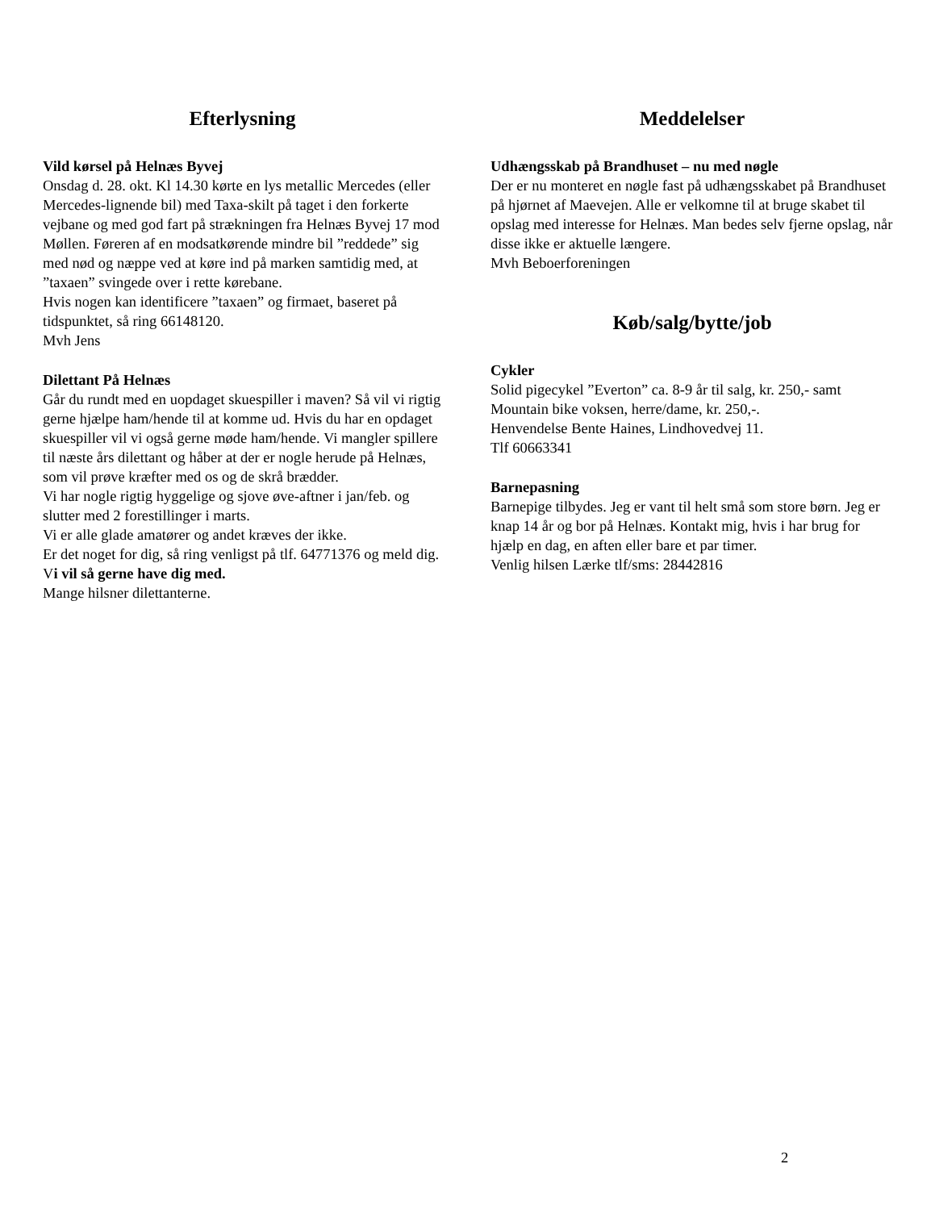Efterlysning
Vild kørsel på Helnæs Byvej
Onsdag d. 28. okt. Kl 14.30 kørte en lys metallic Mercedes (eller Mercedes-lignende bil) med Taxa-skilt på taget i den forkerte vejbane og med god fart på strækningen fra Helnæs Byvej 17 mod Møllen. Føreren af en modsatkørende mindre bil ”reddede” sig med nød og næppe ved at køre ind på marken samtidig med, at ”taxaen” svingede over i rette kørebane.
Hvis nogen kan identificere ”taxaen” og firmaet, baseret på tidspunktet, så ring 66148120.
Mvh Jens
Dilettant På Helnæs
Går du rundt med en uopdaget skuespiller i maven? Så vil vi rigtig gerne hjælpe ham/hende til at komme ud. Hvis du har en opdaget skuespiller vil vi også gerne møde ham/hende. Vi mangler spillere til næste års dilettant og håber at der er nogle herude på Helnæs, som vil prøve kræfter med os og de skrå brædder.
Vi har nogle rigtig hyggelige og sjove øve-aftner i jan/feb. og slutter med 2 forestillinger i marts.
Vi er alle glade amatører og andet kræves der ikke.
Er det noget for dig, så ring venligst på tlf. 64771376 og meld dig. Vi vil så gerne have dig med.
Mange hilsner dilettanterne.
Meddelelser
Udhængsskab på Brandhuset – nu med nøgle
Der er nu monteret en nøgle fast på udhængsskabet på Brandhuset på hjørnet af Maevejen. Alle er velkomne til at bruge skabet til opslag med interesse for Helnæs. Man bedes selv fjerne opslag, når disse ikke er aktuelle længere.
Mvh Beboerforeningen
Køb/salg/bytte/job
Cykler
Solid pigecykel ”Everton” ca. 8-9 år til salg, kr. 250,- samt Mountain bike voksen, herre/dame, kr. 250,-.
Henvendelse Bente Haines, Lindhovedvej 11.
Tlf 60663341
Barnepasning
Barnepige tilbydes. Jeg er vant til helt små som store børn. Jeg er knap 14 år og bor på Helnæs. Kontakt mig, hvis i har brug for hjælp en dag, en aften eller bare et par timer.
Venlig hilsen Lærke tlf/sms: 28442816
2